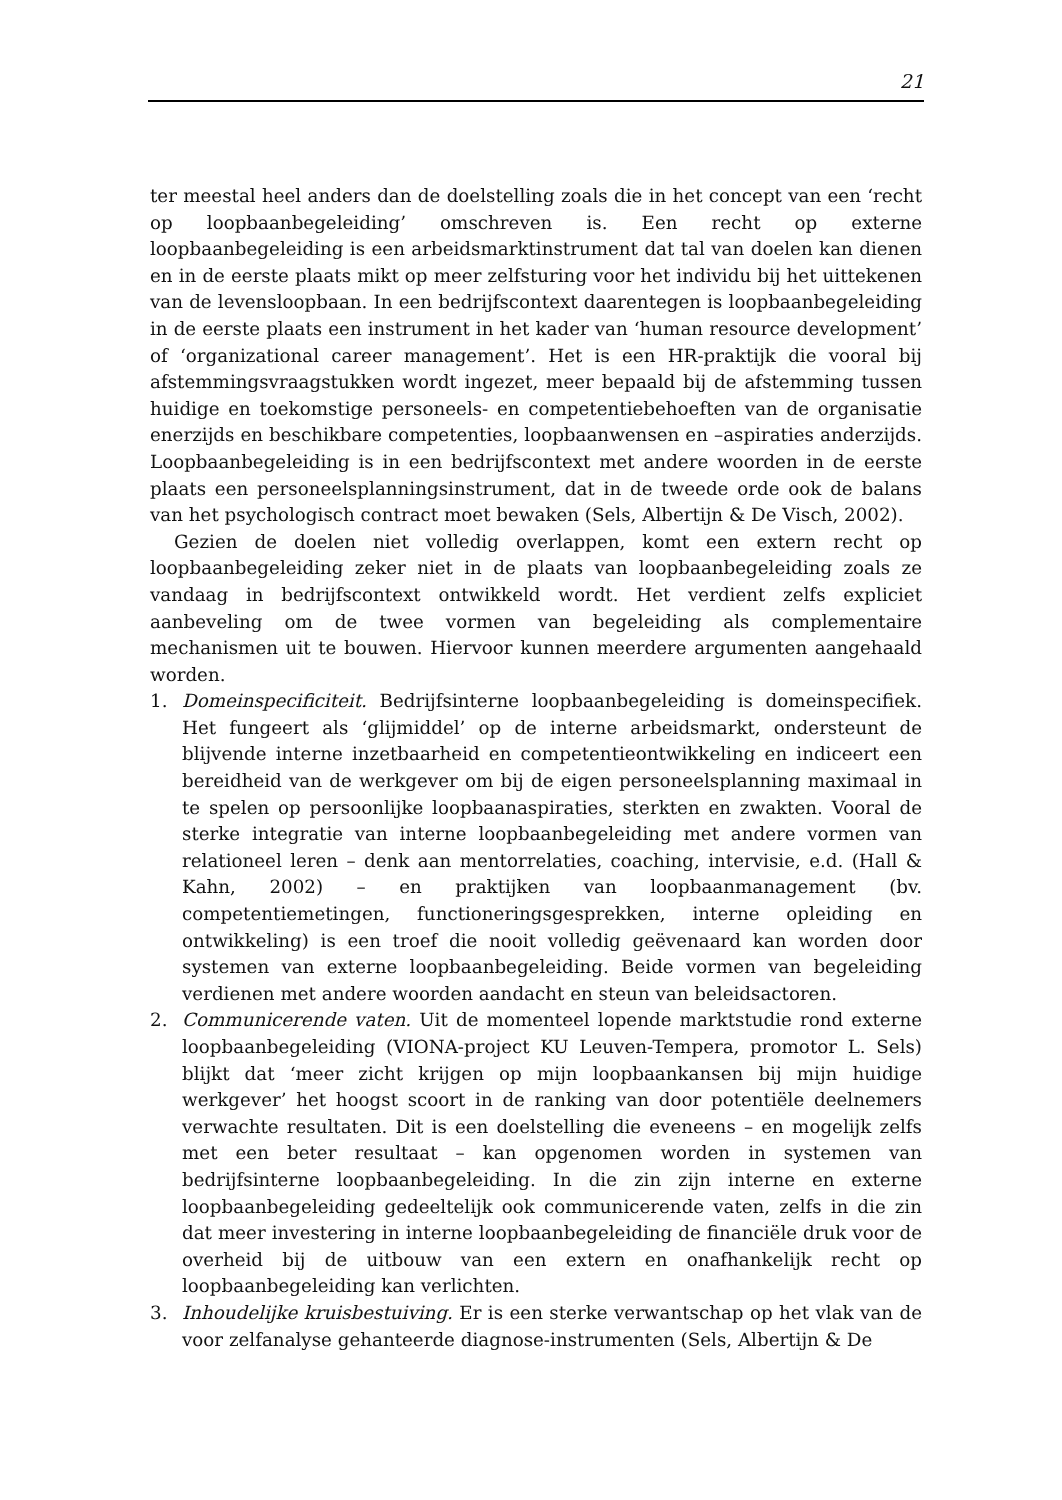21
ter meestal heel anders dan de doelstelling zoals die in het concept van een ‘recht op loopbaanbegeleiding’ omschreven is. Een recht op externe loopbaanbegeleiding is een arbeidsmarktinstrument dat tal van doelen kan dienen en in de eerste plaats mikt op meer zelfsturing voor het individu bij het uittekenen van de levensloopbaan. In een bedrijfscontext daarentegen is loopbaanbegeleiding in de eerste plaats een instrument in het kader van ‘human resource development’ of ‘organizational career management’. Het is een HR-praktijk die vooral bij afstemmingsvraagstukken wordt ingezet, meer bepaald bij de afstemming tussen huidige en toekomstige personeels- en competentiebehoeften van de organisatie enerzijds en beschikbare competenties, loopbaanwensen en –aspiraties anderzijds. Loopbaanbegeleiding is in een bedrijfscontext met andere woorden in de eerste plaats een personeelsplanningsinstrument, dat in de tweede orde ook de balans van het psychologisch contract moet bewaken (Sels, Albertijn & De Visch, 2002).
Gezien de doelen niet volledig overlappen, komt een extern recht op loopbaanbegeleiding zeker niet in de plaats van loopbaanbegeleiding zoals ze vandaag in bedrijfscontext ontwikkeld wordt. Het verdient zelfs expliciet aanbeveling om de twee vormen van begeleiding als complementaire mechanismen uit te bouwen. Hiervoor kunnen meerdere argumenten aangehaald worden.
1. Domeinspecificiteit. Bedrijfsinterne loopbaanbegeleiding is domeinspecifiek. Het fungeert als ‘glijmiddel’ op de interne arbeidsmarkt, ondersteunt de blijvende interne inzetbaarheid en competentieontwikkeling en indiceert een bereidheid van de werkgever om bij de eigen personeelsplanning maximaal in te spelen op persoonlijke loopbaanaspiraties, sterkten en zwakten. Vooral de sterke integratie van interne loopbaanbegeleiding met andere vormen van relationeel leren – denk aan mentorrelaties, coaching, intervisie, e.d. (Hall & Kahn, 2002) – en praktijken van loopbaanmanagement (bv. competentiemetingen, functioneringsgesprekken, interne opleiding en ontwikkeling) is een troef die nooit volledig geëvenaard kan worden door systemen van externe loopbaanbegeleiding. Beide vormen van begeleiding verdienen met andere woorden aandacht en steun van beleidsactoren.
2. Communicerende vaten. Uit de momenteel lopende marktstudie rond externe loopbaanbegeleiding (VIONA-project KU Leuven-Tempera, promotor L. Sels) blijkt dat ‘meer zicht krijgen op mijn loopbaankansen bij mijn huidige werkgever’ het hoogst scoort in de ranking van door potentiële deelnemers verwachte resultaten. Dit is een doelstelling die eveneens – en mogelijk zelfs met een beter resultaat – kan opgenomen worden in systemen van bedrijfsinterne loopbaanbegeleiding. In die zin zijn interne en externe loopbaanbegeleiding gedeeltelijk ook communicerende vaten, zelfs in die zin dat meer investering in interne loopbaanbegeleiding de financiële druk voor de overheid bij de uitbouw van een extern en onafhankelijk recht op loopbaanbegeleiding kan verlichten.
3. Inhoudelijke kruisbestuiving. Er is een sterke verwantschap op het vlak van de voor zelfanalyse gehanteerde diagnose-instrumenten (Sels, Albertijn & De